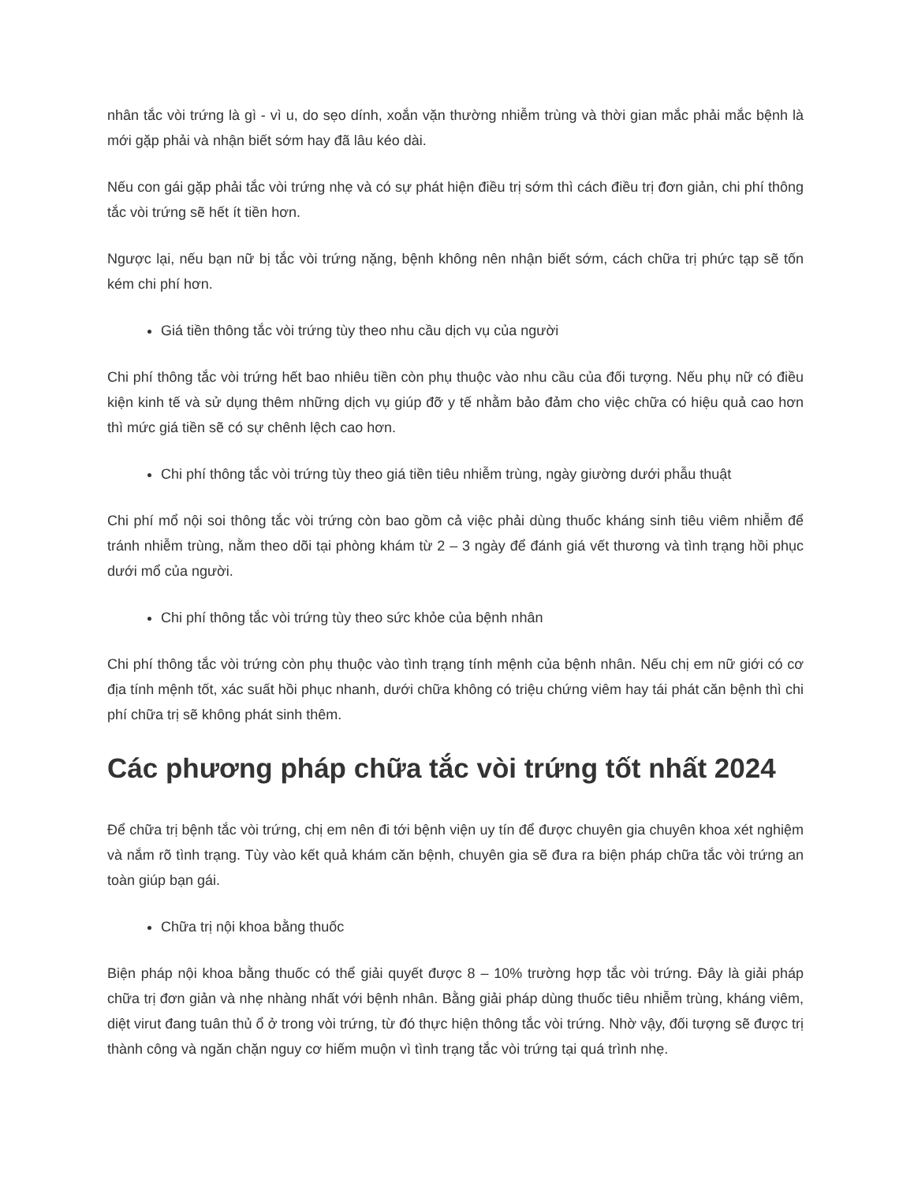nhân tắc vòi trứng là gì - vì u, do sẹo dính, xoắn vặn thường nhiễm trùng và thời gian mắc phải mắc bệnh là mới gặp phải và nhận biết sớm hay đã lâu kéo dài.
Nếu con gái gặp phải tắc vòi trứng nhẹ và có sự phát hiện điều trị sớm thì cách điều trị đơn giản, chi phí thông tắc vòi trứng sẽ hết ít tiền hơn.
Ngược lại, nếu bạn nữ bị tắc vòi trứng nặng, bệnh không nên nhận biết sớm, cách chữa trị phức tạp sẽ tốn kém chi phí hơn.
Giá tiền thông tắc vòi trứng tùy theo nhu cầu dịch vụ của người
Chi phí thông tắc vòi trứng hết bao nhiêu tiền còn phụ thuộc vào nhu cầu của đối tượng. Nếu phụ nữ có điều kiện kinh tế và sử dụng thêm những dịch vụ giúp đỡ y tế nhằm bảo đảm cho việc chữa có hiệu quả cao hơn thì mức giá tiền sẽ có sự chênh lệch cao hơn.
Chi phí thông tắc vòi trứng tùy theo giá tiền tiêu nhiễm trùng, ngày giường dưới phẫu thuật
Chi phí mổ nội soi thông tắc vòi trứng còn bao gồm cả việc phải dùng thuốc kháng sinh tiêu viêm nhiễm để tránh nhiễm trùng, nằm theo dõi tại phòng khám từ 2 – 3 ngày để đánh giá vết thương và tình trạng hồi phục dưới mổ của người.
Chi phí thông tắc vòi trứng tùy theo sức khỏe của bệnh nhân
Chi phí thông tắc vòi trứng còn phụ thuộc vào tình trạng tính mệnh của bệnh nhân. Nếu chị em nữ giới có cơ địa tính mệnh tốt, xác suất hồi phục nhanh, dưới chữa không có triệu chứng viêm hay tái phát căn bệnh thì chi phí chữa trị sẽ không phát sinh thêm.
Các phương pháp chữa tắc vòi trứng tốt nhất 2024
Để chữa trị bệnh tắc vòi trứng, chị em nên đi tới bệnh viện uy tín để được chuyên gia chuyên khoa xét nghiệm và nắm rõ tình trạng. Tùy vào kết quả khám căn bệnh, chuyên gia sẽ đưa ra biện pháp chữa tắc vòi trứng an toàn giúp bạn gái.
Chữa trị nội khoa bằng thuốc
Biện pháp nội khoa bằng thuốc có thể giải quyết được 8 – 10% trường hợp tắc vòi trứng. Đây là giải pháp chữa trị đơn giản và nhẹ nhàng nhất với bệnh nhân. Bằng giải pháp dùng thuốc tiêu nhiễm trùng, kháng viêm, diệt virut đang tuân thủ ổ ở trong vòi trứng, từ đó thực hiện thông tắc vòi trứng. Nhờ vậy, đối tượng sẽ được trị thành công và ngăn chặn nguy cơ hiếm muộn vì tình trạng tắc vòi trứng tại quá trình nhẹ.